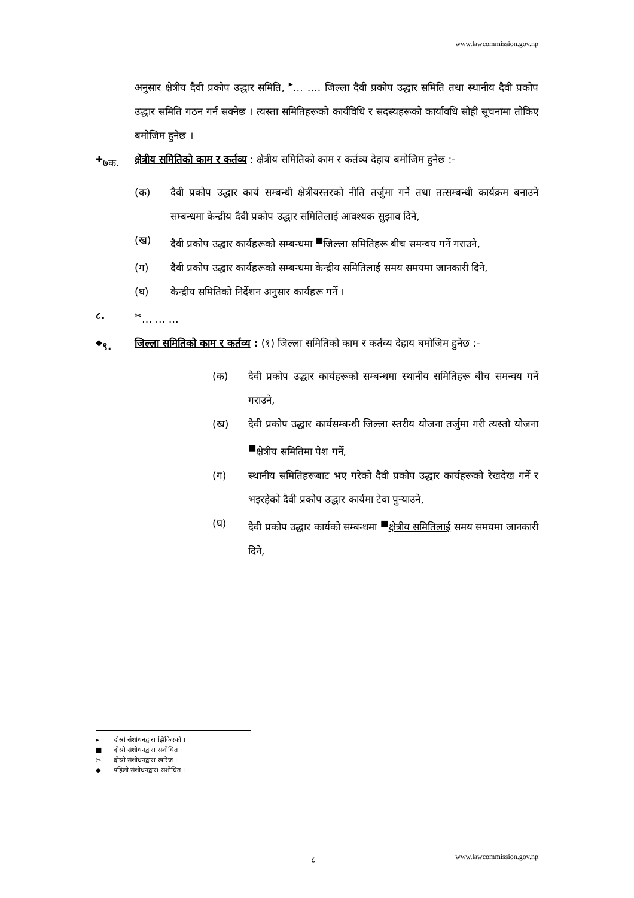www.lawcommission.gov.np
अनुसार क्षेत्रीय दैवी प्रकोप उद्धार समिति, <sup>▸</sup>… …. जिल्ला दैवी प्रकोप उद्धार समिति तथा स्थानीय दैवी प्रकोप उद्धार समिति गठन गर्न सक्नेछ । त्यस्ता समितिहरूको कार्यविधि र सदस्यहरूको कार्यावधि सोही सूचनामा तोकिए बमोजिम हुनेछ ।
<sup>✚</sup>७क. क्षेत्रीय समितिको काम र कर्तव्य : क्षेत्रीय समितिको काम र कर्तव्य देहाय बमोजिम हुनेछ :-
(क) दैवी प्रकोप उद्धार कार्य सम्बन्धी क्षेत्रीयस्तरको नीति तर्जुमा गर्ने तथा तत्सम्बन्धी कार्यक्रम बनाउने सम्बन्धमा केन्द्रीय दैवी प्रकोप उद्धार समितिलाई आवश्यक सुझाव दिने,
(ख) दैवी प्रकोप उद्धार कार्यहरूको सम्बन्धमा <sup>■</sup>जिल्ला समितिहरू बीच समन्वय गर्ने गराउने,
(ग) दैवी प्रकोप उद्धार कार्यहरूको सम्बन्धमा केन्द्रीय समितिलाई समय समयमा जानकारी दिने,
(घ) केन्द्रीय समितिको निर्देशन अनुसार कार्यहरू गर्ने ।
८. <sup>✂</sup>… … …
<sup>◆</sup>९. जिल्ला समितिको काम र कर्तव्य : (१) जिल्ला समितिको काम र कर्तव्य देहाय बमोजिम हुनेछ :-
(क) दैवी प्रकोप उद्धार कार्यहरूको सम्बन्धमा स्थानीय समितिहरू बीच समन्वय गर्ने गराउने,
(ख) दैवी प्रकोप उद्धार कार्यसम्बन्धी जिल्ला स्तरीय योजना तर्जुमा गरी त्यस्तो योजना <sup>■</sup>क्षेत्रीय समितिमा पेश गर्ने,
(ग) स्थानीय समितिहरूबाट भए गरेको दैवी प्रकोप उद्धार कार्यहरूको रेखदेख गर्ने र भइरहेको दैवी प्रकोप उद्धार कार्यमा टेवा पुऱ्याउने,
(घ) दैवी प्रकोप उद्धार कार्यको सम्बन्धमा <sup>■</sup>क्षेत्रीय समितिलाई समय समयमा जानकारी दिने,
▸ दोस्रो संशोधनद्वारा झिकिएको ।
■ दोस्रो संशोधनद्वारा संशोधित ।
✂ दोस्रो संशोधनद्वारा खारेज ।
◆ पहिलो संशोधनद्वारा संशोधित ।
८ www.lawcommission.gov.np